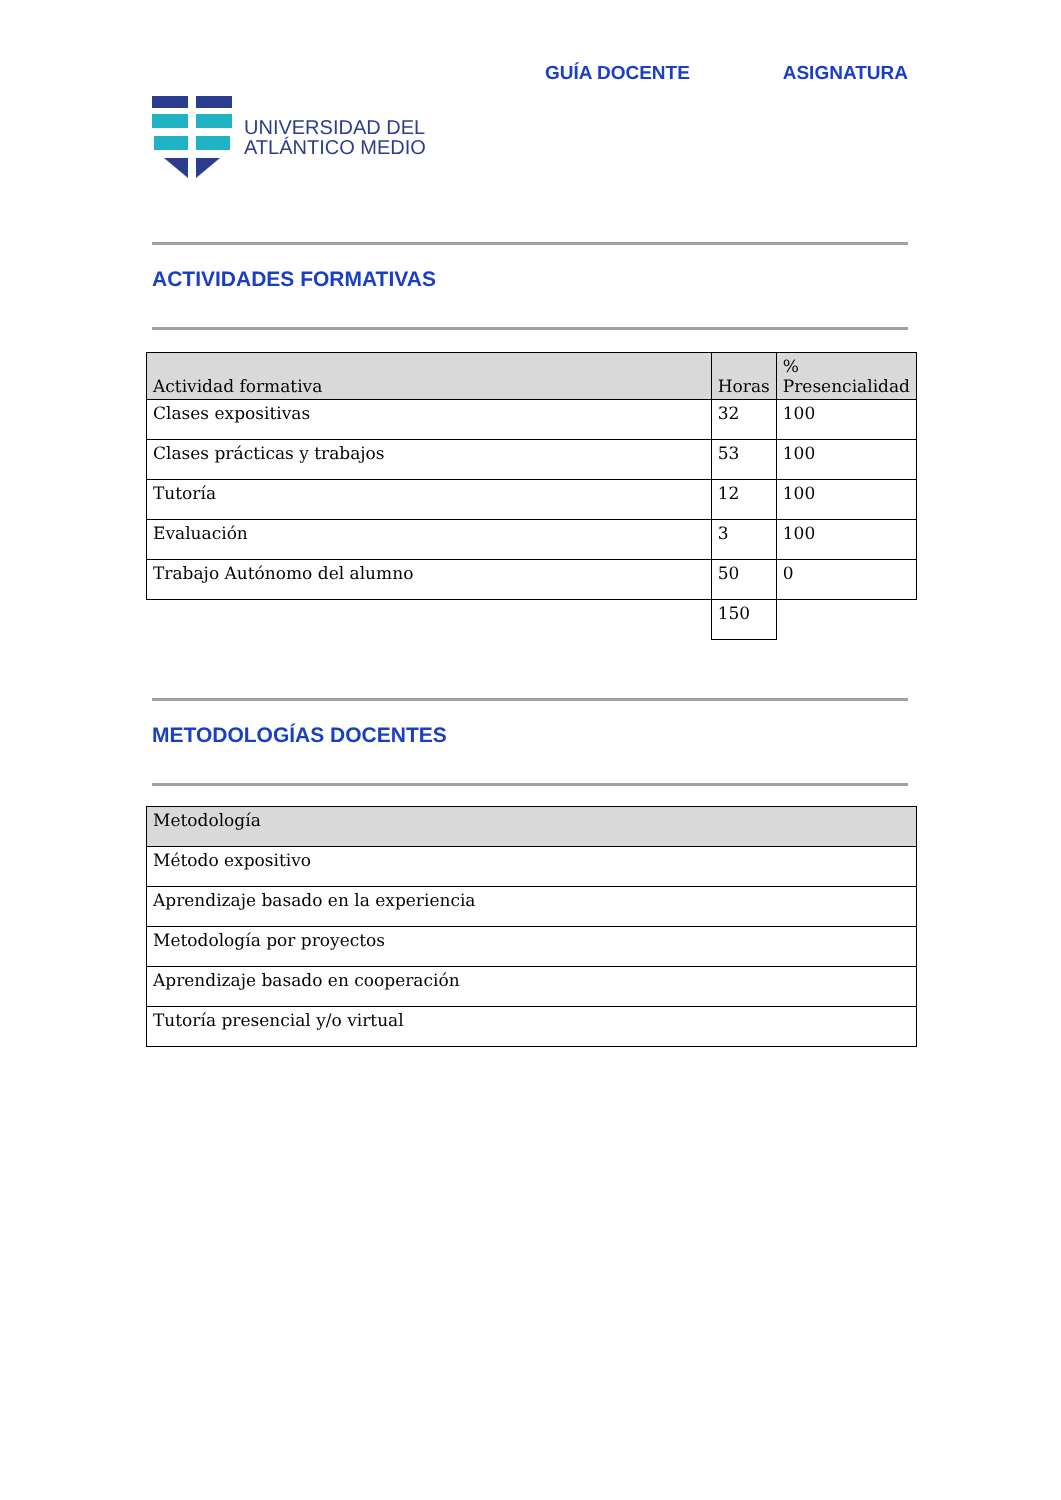GUÍA DOCENTE ASIGNATURA
UNIVERSIDAD DEL
ATLÁNTICO MEDIO
ACTIVIDADES FORMATIVAS
| Actividad formativa | Horas | % Presencialidad |
| --- | --- | --- |
| Clases expositivas | 32 | 100 |
| Clases prácticas y trabajos | 53 | 100 |
| Tutoría | 12 | 100 |
| Evaluación | 3 | 100 |
| Trabajo Autónomo del alumno | 50 | 0 |
| | 150 | |
METODOLOGÍAS DOCENTES
| Metodología |
| --- |
| Método expositivo |
| Aprendizaje basado en la experiencia |
| Metodología por proyectos |
| Aprendizaje basado en cooperación |
| Tutoría presencial y/o virtual |